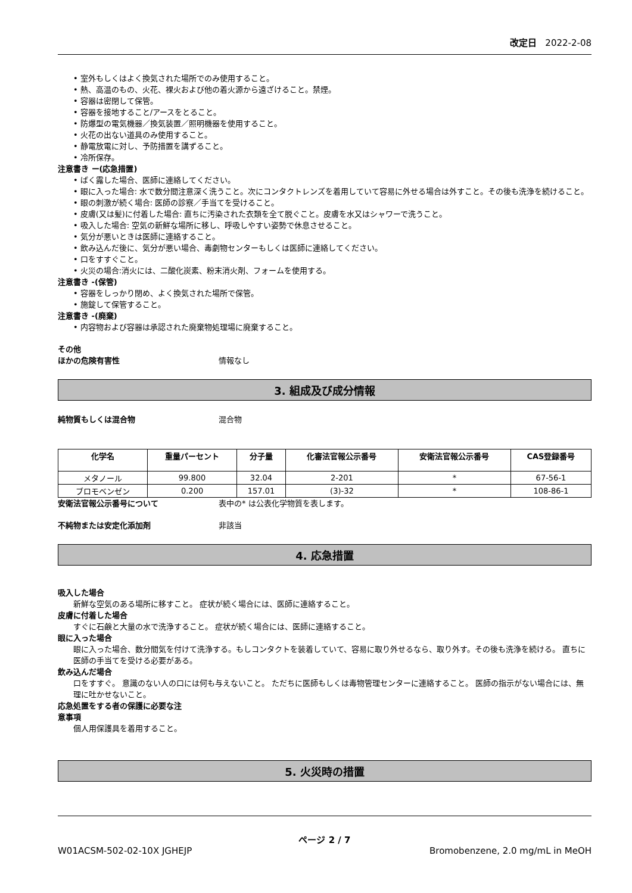改定日 2022-2-08
• 室外もしくはよく換気された場所でのみ使用すること。
• 熱、高温のもの、火花、裸火および他の着火源から遠ざけること。禁煙。
• 容器は密閉して保管。
• 容器を接地すること/アースをとること。
• 防爆型の電気機器／換気装置／照明機器を使用すること。
• 火花の出ない道具のみ使用すること。
• 静電放電に対し、予防措置を講ずること。
• 冷所保存。
注意書き ー(応急措置)
• ばく露した場合、医師に連絡してください。
• 眼に入った場合: 水で数分間注意深く洗うこと。次にコンタクトレンズを着用していて容易に外せる場合は外すこと。その後も洗浄を続けること。
• 眼の刺激が続く場合: 医師の診察／手当てを受けること。
• 皮膚(又は髪)に付着した場合: 直ちに汚染された衣類を全て脱ぐこと。皮膚を水又はシャワーで洗うこと。
• 吸入した場合: 空気の新鮮な場所に移し、呼吸しやすい姿勢で休息させること。
• 気分が悪いときは医師に連絡すること。
• 飲み込んだ後に、気分が悪い場合、毒劇物センターもしくは医師に連絡してください。
• 口をすすぐこと。
• 火災の場合:消火には、二酸化炭素、粉末消火剤、フォームを使用する。
注意書き -(保管)
• 容器をしっかり閉め、よく換気された場所で保管。
• 施錠して保管すること。
注意書き -(廃棄)
• 内容物および容器は承認された廃棄物処理場に廃棄すること。
その他
ほかの危険有害性 情報なし
3. 組成及び成分情報
純物質もしくは混合物 混合物
| 化学名 | 重量パーセント | 分子量 | 化審法官報公示番号 | 安衛法官報公示番号 | CAS登録番号 |
| --- | --- | --- | --- | --- | --- |
| メタノール | 99.800 | 32.04 | 2-201 | * | 67-56-1 |
| ブロモベンゼン | 0.200 | 157.01 | (3)-32 | * | 108-86-1 |
安衛法官報公示番号について 表中の* は公表化学物質を表します。
不純物または安定化添加剤 非該当
4. 応急措置
吸入した場合
新鮮な空気のある場所に移すこと。 症状が続く場合には、医師に連絡すること。
皮膚に付着した場合
すぐに石鹸と大量の水で洗浄すること。 症状が続く場合には、医師に連絡すること。
眼に入った場合
眼に入った場合、数分間気を付けて洗浄する。もしコンタクトを装着していて、容易に取り外せるなら、取り外す。その後も洗浄を続ける。 直ちに医師の手当てを受ける必要がある。
飲み込んだ場合
口をすすぐ。 意識のない人の口には何も与えないこと。 ただちに医師もしくは毒物管理センターに連絡すること。 医師の指示がない場合には、無理に吐かせないこと。
応急処置をする者の保護に必要な注
意事項
個人用保護具を着用すること。
5. 火災時の措置
ページ 2 / 7
W01ACSM-502-02-10X JGHEJP Bromobenzene, 2.0 mg/mL in MeOH